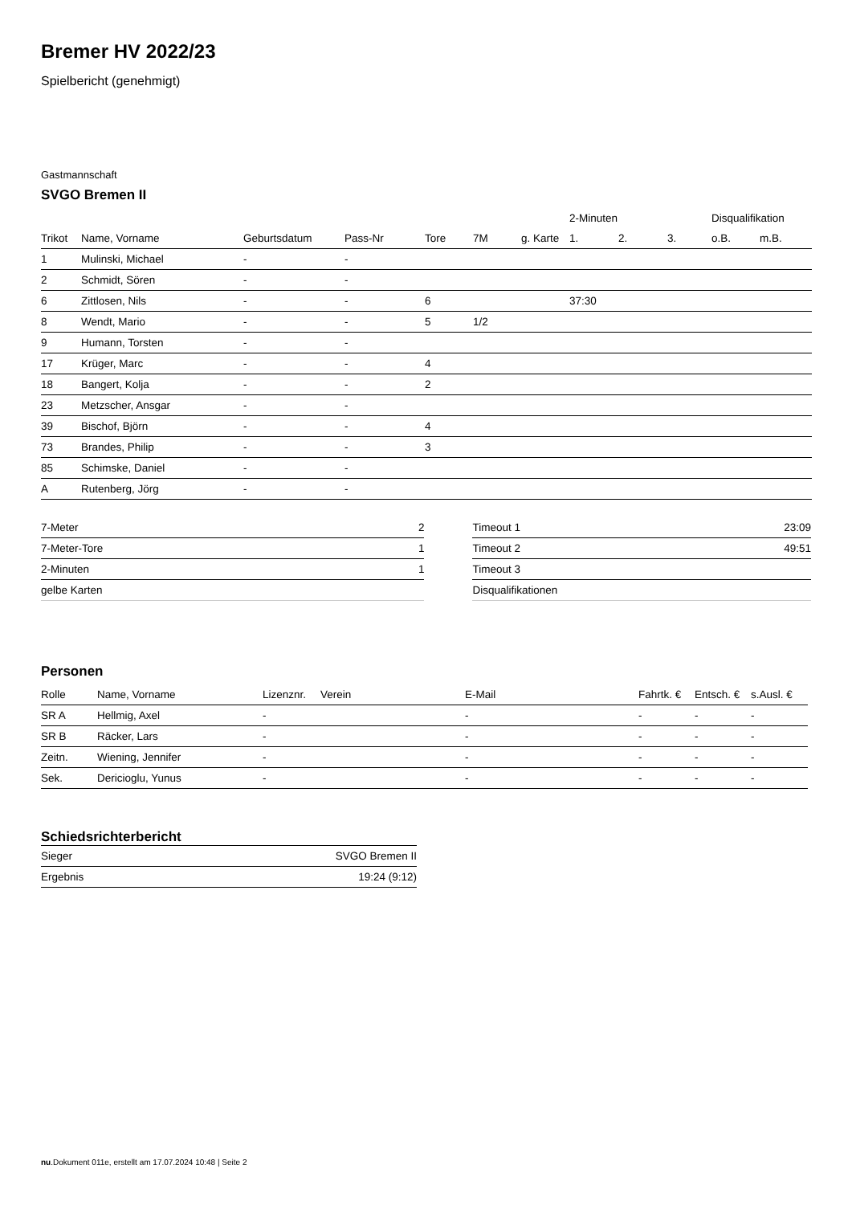Bremer HV 2022/23
Spielbericht (genehmigt)
Gastmannschaft
SVGO Bremen II
| | | | | | | | 2-Minuten | | | Disqualifikation | |
| --- | --- | --- | --- | --- | --- | --- | --- | --- | --- | --- | --- |
| Trikot | Name, Vorname | Geburtsdatum | Pass-Nr | Tore | 7M | g. Karte | 1. | 2. | 3. | o.B. | m.B. |
| 1 | Mulinski, Michael | - | - | | | | | | | | |
| 2 | Schmidt, Sören | - | - | | | | | | | | |
| 6 | Zittlosen, Nils | - | - | 6 | | | 37:30 | | | | |
| 8 | Wendt, Mario | - | - | 5 | 1/2 | | | | | | |
| 9 | Humann, Torsten | - | - | | | | | | | | |
| 17 | Krüger, Marc | - | - | 4 | | | | | | | |
| 18 | Bangert, Kolja | - | - | 2 | | | | | | | |
| 23 | Metzscher, Ansgar | - | - | | | | | | | | |
| 39 | Bischof, Björn | - | - | 4 | | | | | | | |
| 73 | Brandes, Philip | - | - | 3 | | | | | | | |
| 85 | Schimske, Daniel | - | - | | | | | | | | |
| A | Rutenberg, Jörg | - | - | | | | | | | | |
| 7-Meter | 2 |
| 7-Meter-Tore | 1 |
| 2-Minuten | 1 |
| gelbe Karten | |
| Timeout 1 | 23:09 |
| Timeout 2 | 49:51 |
| Timeout 3 | |
| Disqualifikationen | |
Personen
| Rolle | Name, Vorname | Lizenznr. | Verein | E-Mail | Fahrtk. € | Entsch. € | s.Ausl. € |
| --- | --- | --- | --- | --- | --- | --- | --- |
| SR A | Hellmig, Axel | - | | - | - | - | - |
| SR B | Räcker, Lars | - | | - | - | - | - |
| Zeitn. | Wiening, Jennifer | - | | - | - | - | - |
| Sek. | Dericioglu, Yunus | - | | - | - | - | - |
Schiedsrichterbericht
| Sieger | SVGO Bremen II |
| Ergebnis | 19:24 (9:12) |
nu.Dokument 011e, erstellt am 17.07.2024 10:48 | Seite 2